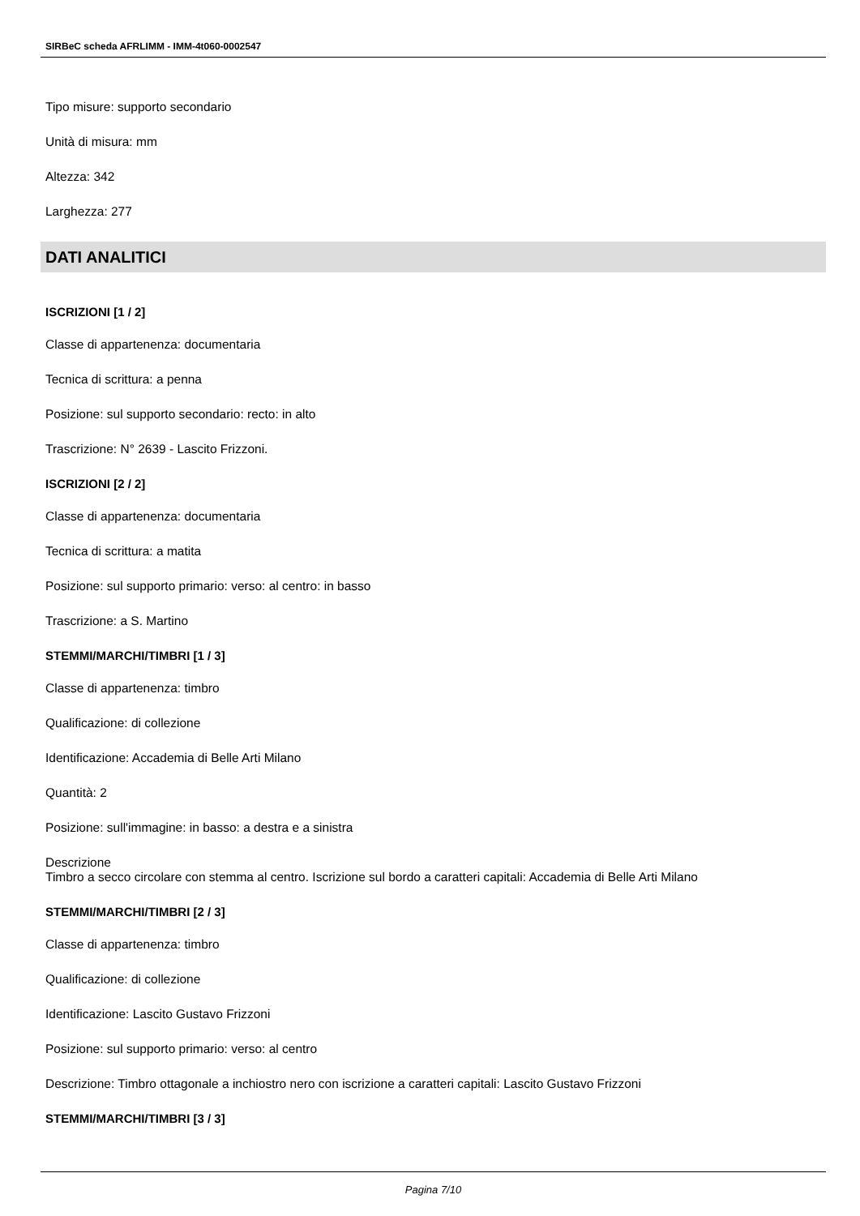SIRBeC scheda AFRLIMM - IMM-4t060-0002547
Tipo misure: supporto secondario
Unità di misura: mm
Altezza: 342
Larghezza: 277
DATI ANALITICI
ISCRIZIONI [1 / 2]
Classe di appartenenza: documentaria
Tecnica di scrittura: a penna
Posizione: sul supporto secondario: recto: in alto
Trascrizione: N° 2639 - Lascito Frizzoni.
ISCRIZIONI [2 / 2]
Classe di appartenenza: documentaria
Tecnica di scrittura: a matita
Posizione: sul supporto primario: verso: al centro: in basso
Trascrizione: a S. Martino
STEMMI/MARCHI/TIMBRI [1 / 3]
Classe di appartenenza: timbro
Qualificazione: di collezione
Identificazione: Accademia di Belle Arti Milano
Quantità: 2
Posizione: sull'immagine: in basso: a destra e a sinistra
Descrizione
Timbro a secco circolare con stemma al centro. Iscrizione sul bordo a caratteri capitali: Accademia di Belle Arti Milano
STEMMI/MARCHI/TIMBRI [2 / 3]
Classe di appartenenza: timbro
Qualificazione: di collezione
Identificazione: Lascito Gustavo Frizzoni
Posizione: sul supporto primario: verso: al centro
Descrizione: Timbro ottagonale a inchiostro nero con iscrizione a caratteri capitali: Lascito Gustavo Frizzoni
STEMMI/MARCHI/TIMBRI [3 / 3]
Pagina 7/10